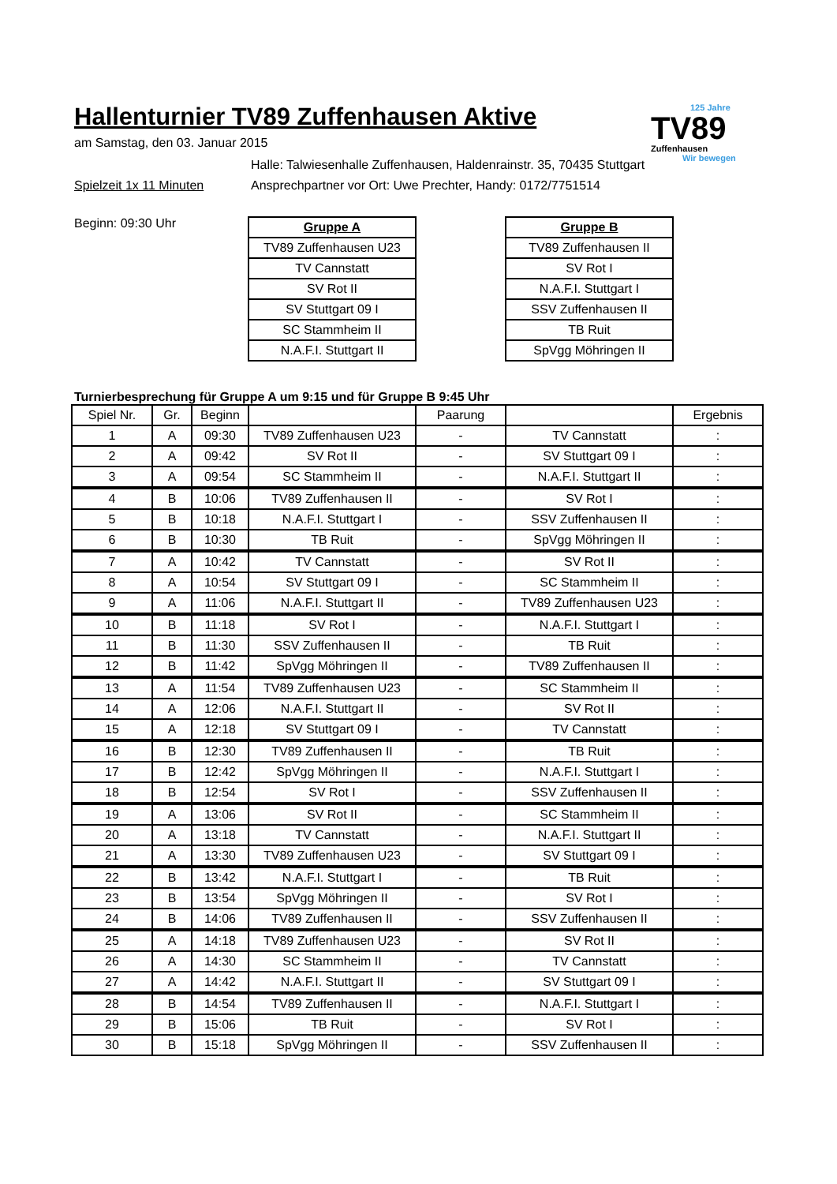Hallenturnier TV89 Zuffenhausen Aktive
125 Jahre
TV89
Zuffenhausen
Wir bewegen
am Samstag, den 03. Januar 2015
Halle: Talwiesenhalle Zuffenhausen, Haldenrainstr. 35, 70435 Stuttgart
Spielzeit 1x 11 Minuten Ansprechpartner vor Ort: Uwe Prechter, Handy: 0172/7751514
Beginn: 09:30 Uhr
| Gruppe A |
| --- |
| TV89 Zuffenhausen U23 |
| TV Cannstatt |
| SV Rot II |
| SV Stuttgart 09 I |
| SC Stammheim II |
| N.A.F.I. Stuttgart II |
| Gruppe B |
| --- |
| TV89 Zuffenhausen II |
| SV Rot I |
| N.A.F.I. Stuttgart I |
| SSV Zuffenhausen II |
| TB Ruit |
| SpVgg Möhringen II |
Turnierbesprechung für Gruppe A um 9:15 und für Gruppe B 9:45 Uhr
| Spiel Nr. | Gr. | Beginn | | Paarung | | Ergebnis |
| --- | --- | --- | --- | --- | --- | --- |
| 1 | A | 09:30 | TV89 Zuffenhausen U23 | - | TV Cannstatt | : |
| 2 | A | 09:42 | SV Rot II | - | SV Stuttgart 09 I | : |
| 3 | A | 09:54 | SC Stammheim II | - | N.A.F.I. Stuttgart II | : |
| 4 | B | 10:06 | TV89 Zuffenhausen II | - | SV Rot I | : |
| 5 | B | 10:18 | N.A.F.I. Stuttgart I | - | SSV Zuffenhausen II | : |
| 6 | B | 10:30 | TB Ruit | - | SpVgg Möhringen II | : |
| 7 | A | 10:42 | TV Cannstatt | - | SV Rot II | : |
| 8 | A | 10:54 | SV Stuttgart 09 I | - | SC Stammheim II | : |
| 9 | A | 11:06 | N.A.F.I. Stuttgart II | - | TV89 Zuffenhausen U23 | : |
| 10 | B | 11:18 | SV Rot I | - | N.A.F.I. Stuttgart I | : |
| 11 | B | 11:30 | SSV Zuffenhausen II | - | TB Ruit | : |
| 12 | B | 11:42 | SpVgg Möhringen II | - | TV89 Zuffenhausen II | : |
| 13 | A | 11:54 | TV89 Zuffenhausen U23 | - | SC Stammheim II | : |
| 14 | A | 12:06 | N.A.F.I. Stuttgart II | - | SV Rot II | : |
| 15 | A | 12:18 | SV Stuttgart 09 I | - | TV Cannstatt | : |
| 16 | B | 12:30 | TV89 Zuffenhausen II | - | TB Ruit | : |
| 17 | B | 12:42 | SpVgg Möhringen II | - | N.A.F.I. Stuttgart I | : |
| 18 | B | 12:54 | SV Rot I | - | SSV Zuffenhausen II | : |
| 19 | A | 13:06 | SV Rot II | - | SC Stammheim II | : |
| 20 | A | 13:18 | TV Cannstatt | - | N.A.F.I. Stuttgart II | : |
| 21 | A | 13:30 | TV89 Zuffenhausen U23 | - | SV Stuttgart 09 I | : |
| 22 | B | 13:42 | N.A.F.I. Stuttgart I | - | TB Ruit | : |
| 23 | B | 13:54 | SpVgg Möhringen II | - | SV Rot I | : |
| 24 | B | 14:06 | TV89 Zuffenhausen II | - | SSV Zuffenhausen II | : |
| 25 | A | 14:18 | TV89 Zuffenhausen U23 | - | SV Rot II | : |
| 26 | A | 14:30 | SC Stammheim II | - | TV Cannstatt | : |
| 27 | A | 14:42 | N.A.F.I. Stuttgart II | - | SV Stuttgart 09 I | : |
| 28 | B | 14:54 | TV89 Zuffenhausen II | - | N.A.F.I. Stuttgart I | : |
| 29 | B | 15:06 | TB Ruit | - | SV Rot I | : |
| 30 | B | 15:18 | SpVgg Möhringen II | - | SSV Zuffenhausen II | : |